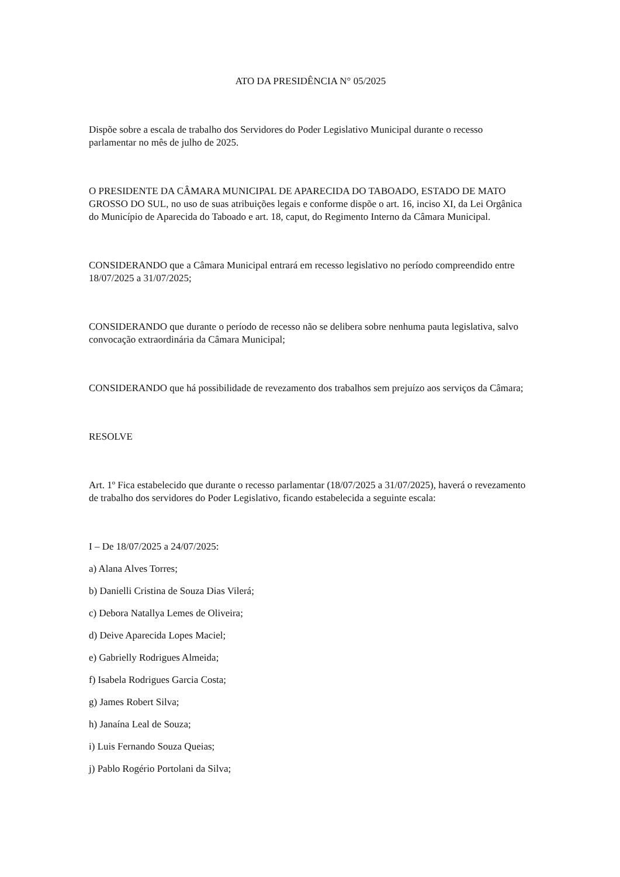ATO DA PRESIDÊNCIA N° 05/2025
Dispõe sobre a escala de trabalho dos Servidores do Poder Legislativo Municipal durante o recesso parlamentar no mês de julho de 2025.
O PRESIDENTE DA CÂMARA MUNICIPAL DE APARECIDA DO TABOADO, ESTADO DE MATO GROSSO DO SUL, no uso de suas atribuições legais e conforme dispõe o art. 16, inciso XI, da Lei Orgânica do Município de Aparecida do Taboado e art. 18, caput, do Regimento Interno da Câmara Municipal.
CONSIDERANDO que a Câmara Municipal entrará em recesso legislativo no período compreendido entre 18/07/2025 a 31/07/2025;
CONSIDERANDO que durante o período de recesso não se delibera sobre nenhuma pauta legislativa, salvo convocação extraordinária da Câmara Municipal;
CONSIDERANDO que há possibilidade de revezamento dos trabalhos sem prejuízo aos serviços da Câmara;
RESOLVE
Art. 1º Fica estabelecido que durante o recesso parlamentar (18/07/2025 a 31/07/2025), haverá o revezamento de trabalho dos servidores do Poder Legislativo, ficando estabelecida a seguinte escala:
I – De 18/07/2025 a 24/07/2025:
a) Alana Alves Torres;
b) Danielli Cristina de Souza Dias Vilerá;
c) Debora Natallya Lemes de Oliveira;
d) Deive Aparecida Lopes Maciel;
e) Gabrielly Rodrigues Almeida;
f) Isabela Rodrigues Garcia Costa;
g) James Robert Silva;
h) Janaína Leal de Souza;
i) Luis Fernando Souza Queias;
j) Pablo Rogério Portolani da Silva;